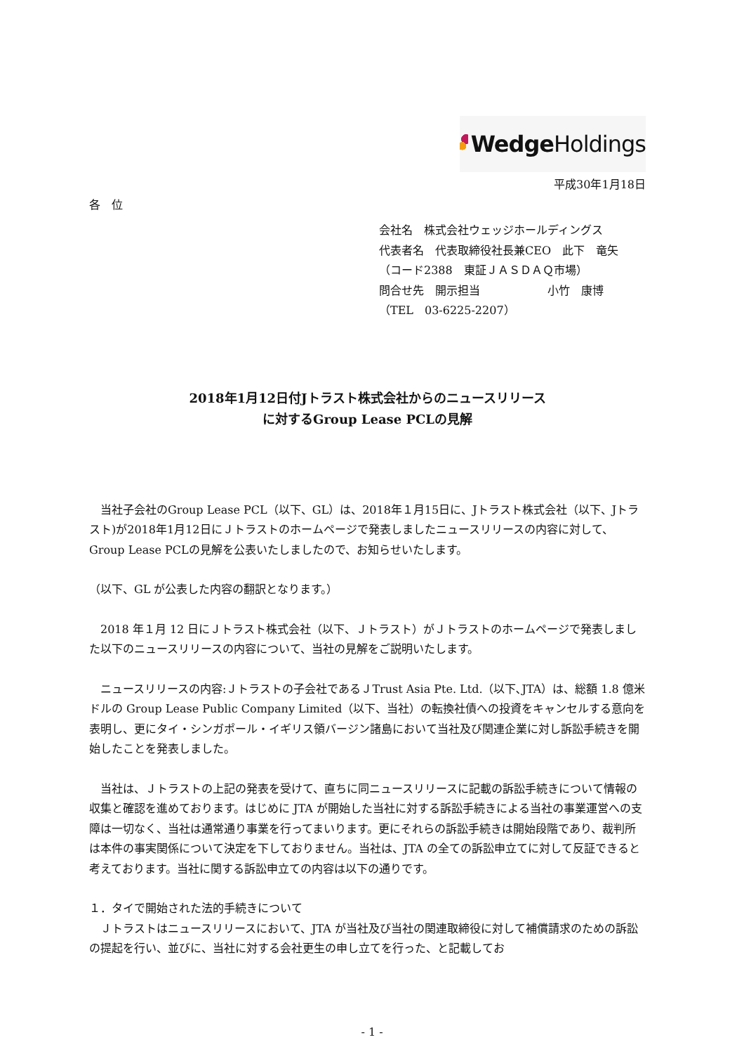Wedge Holdings
平成30年1月18日
各　位
会社名　株式会社ウェッジホールディングス
代表者名　代表取締役社長兼CEO　此下　竜矢
（コード2388　東証ＪＡＳＤＡＱ市場）
問合せ先　開示担当　　　　　　小竹　康博
（TEL　03-6225-2207）
2018年1月12日付Jトラスト株式会社からのニュースリリース
に対するGroup Lease PCLの見解
　当社子会社のGroup Lease PCL（以下、GL）は、2018年１月15日に、Jトラスト株式会社（以下、Jトラスト)が2018年1月12日にＪトラストのホームページで発表しましたニュースリリースの内容に対して、Group Lease PCLの見解を公表いたしましたので、お知らせいたします。
（以下、GL が公表した内容の翻訳となります。）
　2018 年１月 12 日にＪトラスト株式会社（以下、Ｊトラスト）がＪトラストのホームページで発表しました以下のニュースリリースの内容について、当社の見解をご説明いたします。
　ニュースリリースの内容:Ｊトラストの子会社であるＪTrust Asia Pte. Ltd.（以下､JTA）は、総額 1.8 億米ドルの Group Lease Public Company Limited（以下、当社）の転換社債への投資をキャンセルする意向を表明し、更にタイ・シンガポール・イギリス領バージン諸島において当社及び関連企業に対し訴訟手続きを開始したことを発表しました。
　当社は、Ｊトラストの上記の発表を受けて、直ちに同ニュースリリースに記載の訴訟手続きについて情報の収集と確認を進めております。はじめに JTA が開始した当社に対する訴訟手続きによる当社の事業運営への支障は一切なく、当社は通常通り事業を行ってまいります。更にそれらの訴訟手続きは開始段階であり、裁判所は本件の事実関係について決定を下しておりません。当社は、JTA の全ての訴訟申立てに対して反証できると考えております。当社に関する訴訟申立ての内容は以下の通りです。
１．タイで開始された法的手続きについて
　Ｊトラストはニュースリリースにおいて、JTA が当社及び当社の関連取締役に対して補償請求のための訴訟の提起を行い、並びに、当社に対する会社更生の申し立てを行った、と記載してお
- 1 -